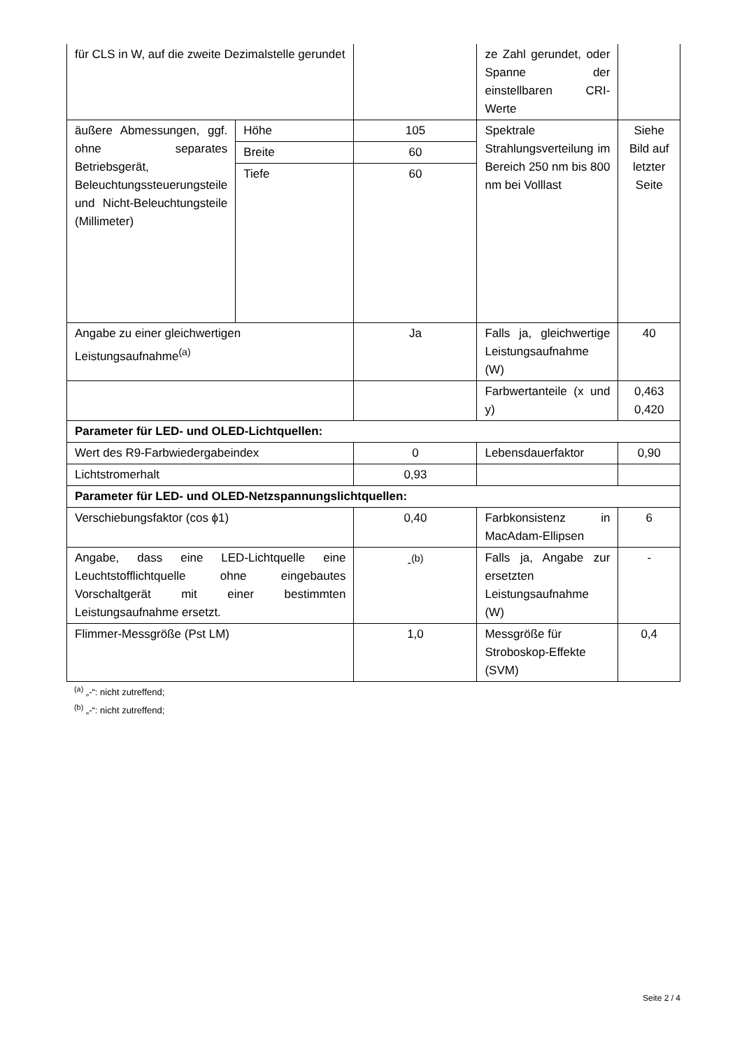| für CLS in W, auf die zweite Dezimalstelle gerundet | | | ze Zahl gerundet, oder Spanne der einstellbaren CRI-Werte | |
| äußere Abmessungen, ggf. ohne separates Betriebsgerät, Beleuchtungssteuerungsteile und Nicht-Beleuchtungsteile (Millimeter) | Höhe | 105 | Spektrale Strahlungsverteilung im Bereich 250 nm bis 800 nm bei Volllast | Siehe Bild auf letzter Seite |
| | Breite | 60 | | |
| | Tiefe | 60 | | |
| Angabe zu einer gleichwertigen Leistungsaufnahme<sup>(a)</sup> | | Ja | Falls ja, gleichwertige Leistungsaufnahme (W) | 40 |
| | | | Farbwertanteile (x und y) | 0,463 0,420 |
| Parameter für LED- und OLED-Lichtquellen: | | | | |
| Wert des R9-Farbwiedergabeindex | | 0 | Lebensdauerfaktor | 0,90 |
| Lichtstromerhalt | | 0,93 | | |
| Parameter für LED- und OLED-Netzspannungslichtquellen: | | | | |
| Verschiebungsfaktor (cos ϕ1) | | 0,40 | Farbkonsistenz in MacAdam-Ellipsen | 6 |
| Angabe, dass eine LED-Lichtquelle eine Leuchtstofflichtquelle ohne eingebautes Vorschaltgerät mit einer bestimmten Leistungsaufnahme ersetzt. | | -<sup>(b)</sup> | Falls ja, Angabe zur ersetzten Leistungsaufnahme (W) | - |
| Flimmer-Messgröße (Pst LM) | | 1,0 | Messgröße für Stroboskop-Effekte (SVM) | 0,4 |
<sup>(a)</sup> „-“: nicht zutreffend;
<sup>(b)</sup> „-“: nicht zutreffend;
Seite 2 / 4